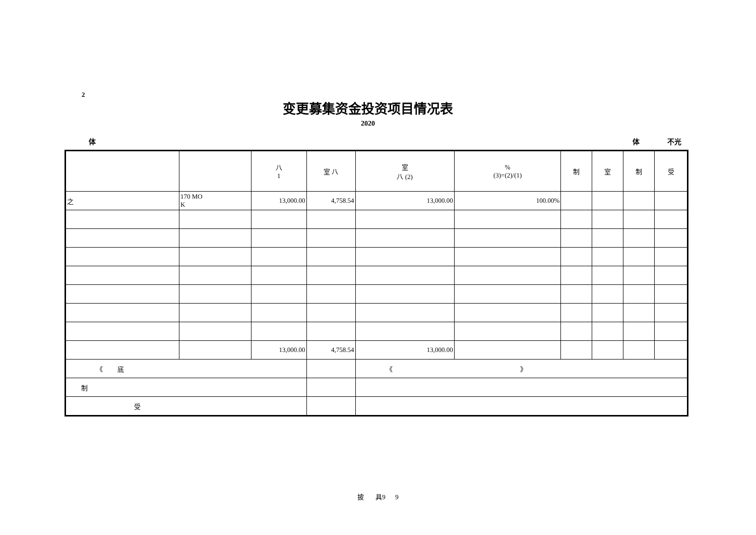2
变更募集资金投资项目情况表
2020
体 体 不光
| | | 八 1 | 室 八 | 室 八 (2) | % (3)=(2)/(1) | 制 | 室 | 制 | 受 |
| --- | --- | --- | --- | --- | --- | --- | --- | --- | --- |
| 之 | 170 MO K | 13,000.00 | 4,758.54 | 13,000.00 | 100.00% | | | | |
| | | 13,000.00 | 4,758.54 | 13,000.00 | | | | | |
| 《 底 | | | | 《 》 | | | | | |
| 制 | | | | | | | | | |
| 受 | | | | | | | | | |
披 具9 9